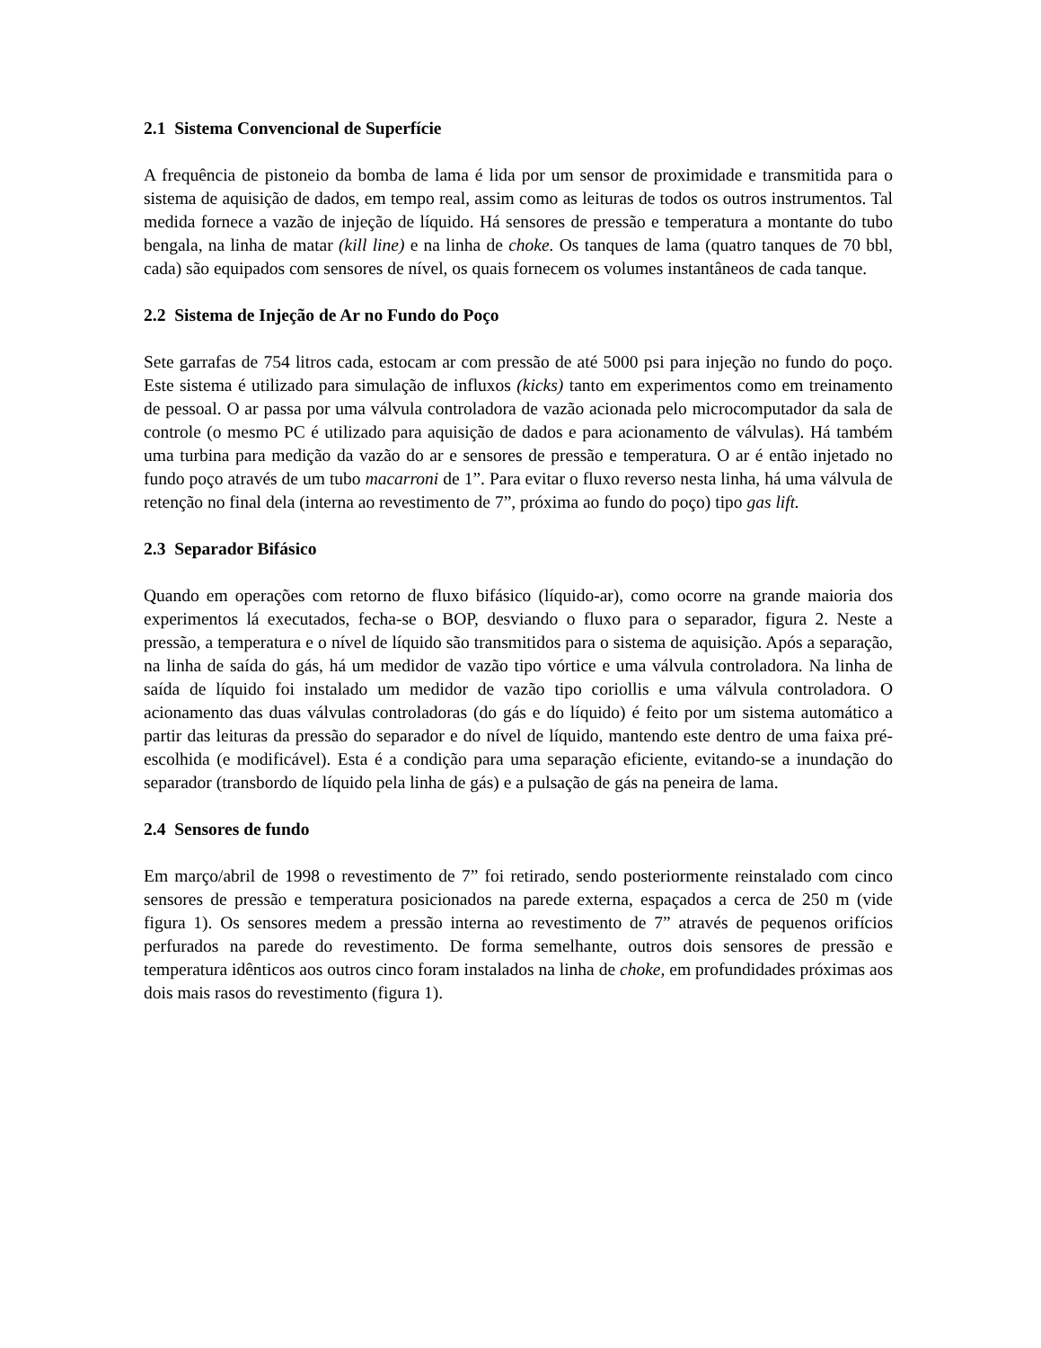2.1 Sistema Convencional de Superfície
A frequência de pistoneio da bomba de lama é lida por um sensor de proximidade e transmitida para o sistema de aquisição de dados, em tempo real, assim como as leituras de todos os outros instrumentos. Tal medida fornece a vazão de injeção de líquido. Há sensores de pressão e temperatura a montante do tubo bengala, na linha de matar (kill line) e na linha de choke. Os tanques de lama (quatro tanques de 70 bbl, cada) são equipados com sensores de nível, os quais fornecem os volumes instantâneos de cada tanque.
2.2 Sistema de Injeção de Ar no Fundo do Poço
Sete garrafas de 754 litros cada, estocam ar com pressão de até 5000 psi para injeção no fundo do poço. Este sistema é utilizado para simulação de influxos (kicks) tanto em experimentos como em treinamento de pessoal. O ar passa por uma válvula controladora de vazão acionada pelo microcomputador da sala de controle (o mesmo PC é utilizado para aquisição de dados e para acionamento de válvulas). Há também uma turbina para medição da vazão do ar e sensores de pressão e temperatura. O ar é então injetado no fundo poço através de um tubo macarroni de 1”. Para evitar o fluxo reverso nesta linha, há uma válvula de retenção no final dela (interna ao revestimento de 7”, próxima ao fundo do poço) tipo gas lift.
2.3 Separador Bifásico
Quando em operações com retorno de fluxo bifásico (líquido-ar), como ocorre na grande maioria dos experimentos lá executados, fecha-se o BOP, desviando o fluxo para o separador, figura 2. Neste a pressão, a temperatura e o nível de líquido são transmitidos para o sistema de aquisição. Após a separação, na linha de saída do gás, há um medidor de vazão tipo vórtice e uma válvula controladora. Na linha de saída de líquido foi instalado um medidor de vazão tipo coriollis e uma válvula controladora. O acionamento das duas válvulas controladoras (do gás e do líquido) é feito por um sistema automático a partir das leituras da pressão do separador e do nível de líquido, mantendo este dentro de uma faixa pré-escolhida (e modificável). Esta é a condição para uma separação eficiente, evitando-se a inundação do separador (transbordo de líquido pela linha de gás) e a pulsação de gás na peneira de lama.
2.4 Sensores de fundo
Em março/abril de 1998 o revestimento de 7” foi retirado, sendo posteriormente reinstalado com cinco sensores de pressão e temperatura posicionados na parede externa, espaçados a cerca de 250 m (vide figura 1). Os sensores medem a pressão interna ao revestimento de 7” através de pequenos orifícios perfurados na parede do revestimento. De forma semelhante, outros dois sensores de pressão e temperatura idênticos aos outros cinco foram instalados na linha de choke, em profundidades próximas aos dois mais rasos do revestimento (figura 1).